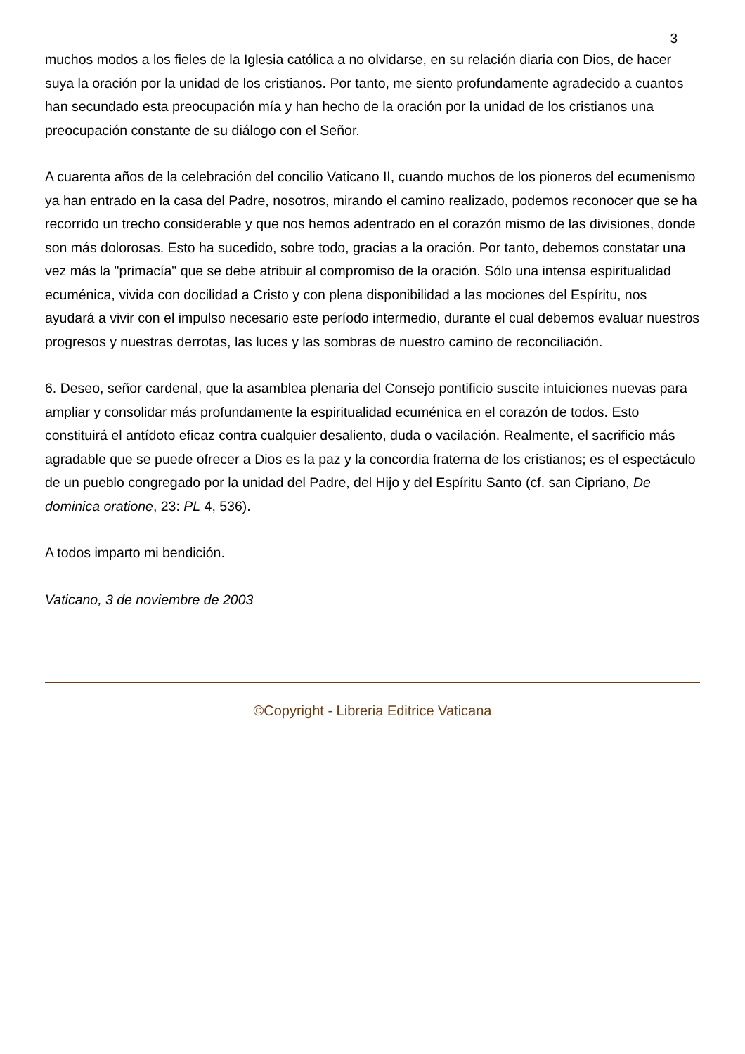3
muchos modos a los fieles de la Iglesia católica a no olvidarse, en su relación diaria con Dios, de hacer suya la oración por la unidad de los cristianos. Por tanto, me siento profundamente agradecido a cuantos han secundado esta preocupación mía y han hecho de la oración por la unidad de los cristianos una preocupación constante de su diálogo con el Señor.
A cuarenta años de la celebración del concilio Vaticano II, cuando muchos de los pioneros del ecumenismo ya han entrado en la casa del Padre, nosotros, mirando el camino realizado, podemos reconocer que se ha recorrido un trecho considerable y que nos hemos adentrado en el corazón mismo de las divisiones, donde son más dolorosas. Esto ha sucedido, sobre todo, gracias a la oración. Por tanto, debemos constatar una vez más la "primacía" que se debe atribuir al compromiso de la oración. Sólo una intensa espiritualidad ecuménica, vivida con docilidad a Cristo y con plena disponibilidad a las mociones del Espíritu, nos ayudará a vivir con el impulso necesario este período intermedio, durante el cual debemos evaluar nuestros progresos y nuestras derrotas, las luces y las sombras de nuestro camino de reconciliación.
6. Deseo, señor cardenal, que la asamblea plenaria del Consejo pontificio suscite intuiciones nuevas para ampliar y consolidar más profundamente la espiritualidad ecuménica en el corazón de todos. Esto constituirá el antídoto eficaz contra cualquier desaliento, duda o vacilación. Realmente, el sacrificio más agradable que se puede ofrecer a Dios es la paz y la concordia fraterna de los cristianos; es el espectáculo de un pueblo congregado por la unidad del Padre, del Hijo y del Espíritu Santo (cf. san Cipriano, De dominica oratione, 23: PL 4, 536).
A todos imparto mi bendición.
Vaticano, 3 de noviembre de 2003
©Copyright - Libreria Editrice Vaticana